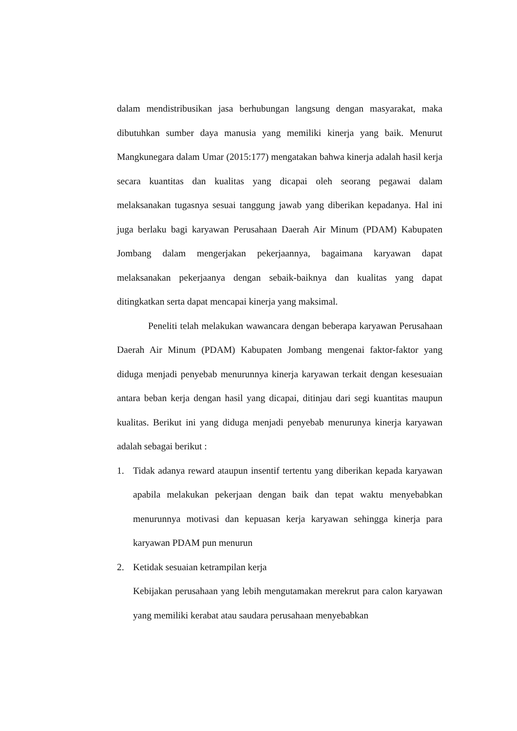dalam mendistribusikan jasa berhubungan langsung dengan masyarakat, maka dibutuhkan sumber daya manusia yang memiliki kinerja yang baik. Menurut Mangkunegara dalam Umar (2015:177) mengatakan bahwa kinerja adalah hasil kerja secara kuantitas dan kualitas yang dicapai oleh seorang pegawai dalam melaksanakan tugasnya sesuai tanggung jawab yang diberikan kepadanya. Hal ini juga berlaku bagi karyawan Perusahaan Daerah Air Minum (PDAM) Kabupaten Jombang dalam mengerjakan pekerjaannya, bagaimana karyawan dapat melaksanakan pekerjaanya dengan sebaik-baiknya dan kualitas yang dapat ditingkatkan serta dapat mencapai kinerja yang maksimal.
Peneliti telah melakukan wawancara dengan beberapa karyawan Perusahaan Daerah Air Minum (PDAM) Kabupaten Jombang mengenai faktor-faktor yang diduga menjadi penyebab menurunnya kinerja karyawan terkait dengan kesesuaian antara beban kerja dengan hasil yang dicapai, ditinjau dari segi kuantitas maupun kualitas. Berikut ini yang diduga menjadi penyebab menurunya kinerja karyawan adalah sebagai berikut :
1. Tidak adanya reward ataupun insentif tertentu yang diberikan kepada karyawan apabila melakukan pekerjaan dengan baik dan tepat waktu menyebabkan menurunnya motivasi dan kepuasan kerja karyawan sehingga kinerja para karyawan PDAM pun menurun
2. Ketidak sesuaian ketrampilan kerja
Kebijakan perusahaan yang lebih mengutamakan merekrut para calon karyawan yang memiliki kerabat atau saudara perusahaan menyebabkan